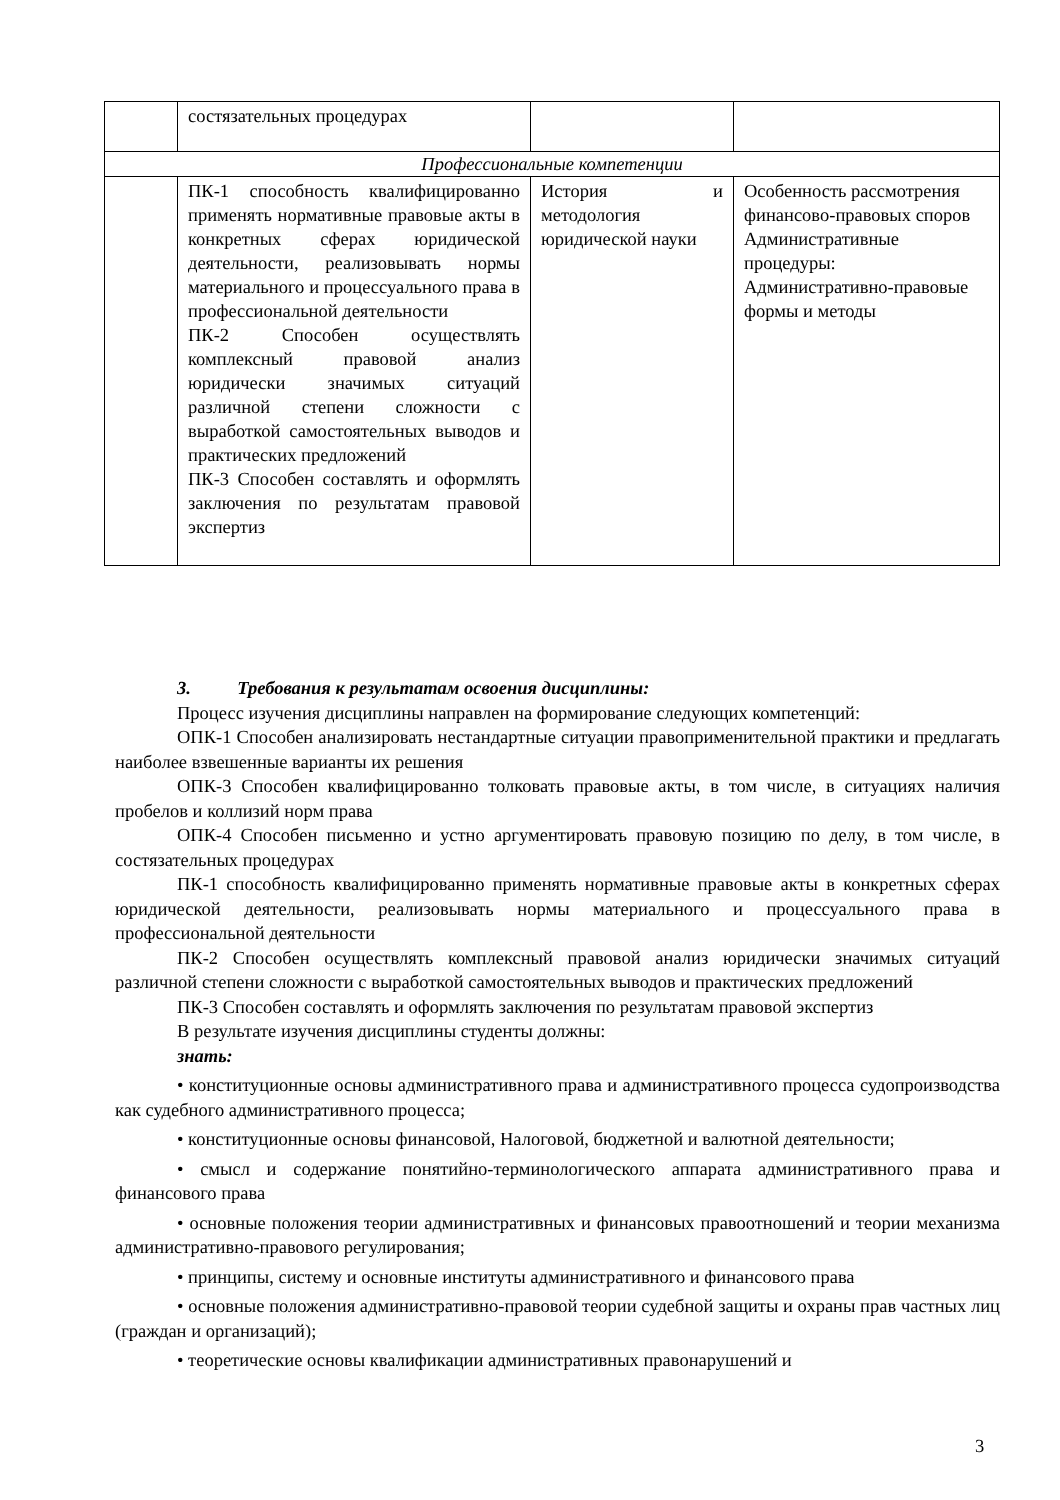| | состязательных процедурах | | |
| Профессиональные компетенции | | | |
| | ПК-1 способность квалифицированно применять нормативные правовые акты в конкретных сферах юридической деятельности, реализовывать нормы материального и процессуального права в профессиональной деятельности ПК-2 Способен осуществлять комплексный правовой анализ юридически значимых ситуаций различной степени сложности с выработкой самостоятельных выводов и практических предложений ПК-3 Способен составлять и оформлять заключения по результатам правовой экспертиз | История и методология юридической науки | Особенность рассмотрения финансово-правовых споров Административные процедуры: Административно-правовые формы и методы |
3. Требования к результатам освоения дисциплины:
Процесс изучения дисциплины направлен на формирование следующих компетенций:
ОПК-1 Способен анализировать нестандартные ситуации правоприменительной практики и предлагать наиболее взвешенные варианты их решения
ОПК-3 Способен квалифицированно толковать правовые акты, в том числе, в ситуациях наличия пробелов и коллизий норм права
ОПК-4 Способен письменно и устно аргументировать правовую позицию по делу, в том числе, в состязательных процедурах
ПК-1 способность квалифицированно применять нормативные правовые акты в конкретных сферах юридической деятельности, реализовывать нормы материального и процессуального права в профессиональной деятельности
ПК-2 Способен осуществлять комплексный правовой анализ юридически значимых ситуаций различной степени сложности с выработкой самостоятельных выводов и практических предложений
ПК-3 Способен составлять и оформлять заключения по результатам правовой экспертиз
В результате изучения дисциплины студенты должны:
знать:
• конституционные основы административного права и административного процесса судопроизводства как судебного административного процесса;
• конституционные основы финансовой, Налоговой, бюджетной и валютной деятельности;
• смысл и содержание понятийно-терминологического аппарата административного права и финансового права
• основные положения теории административных и финансовых правоотношений и теории механизма административно-правового регулирования;
• принципы, систему и основные институты административного и финансового права
• основные положения административно-правовой теории судебной защиты и охраны прав частных лиц (граждан и организаций);
• теоретические основы квалификации административных правонарушений и
3